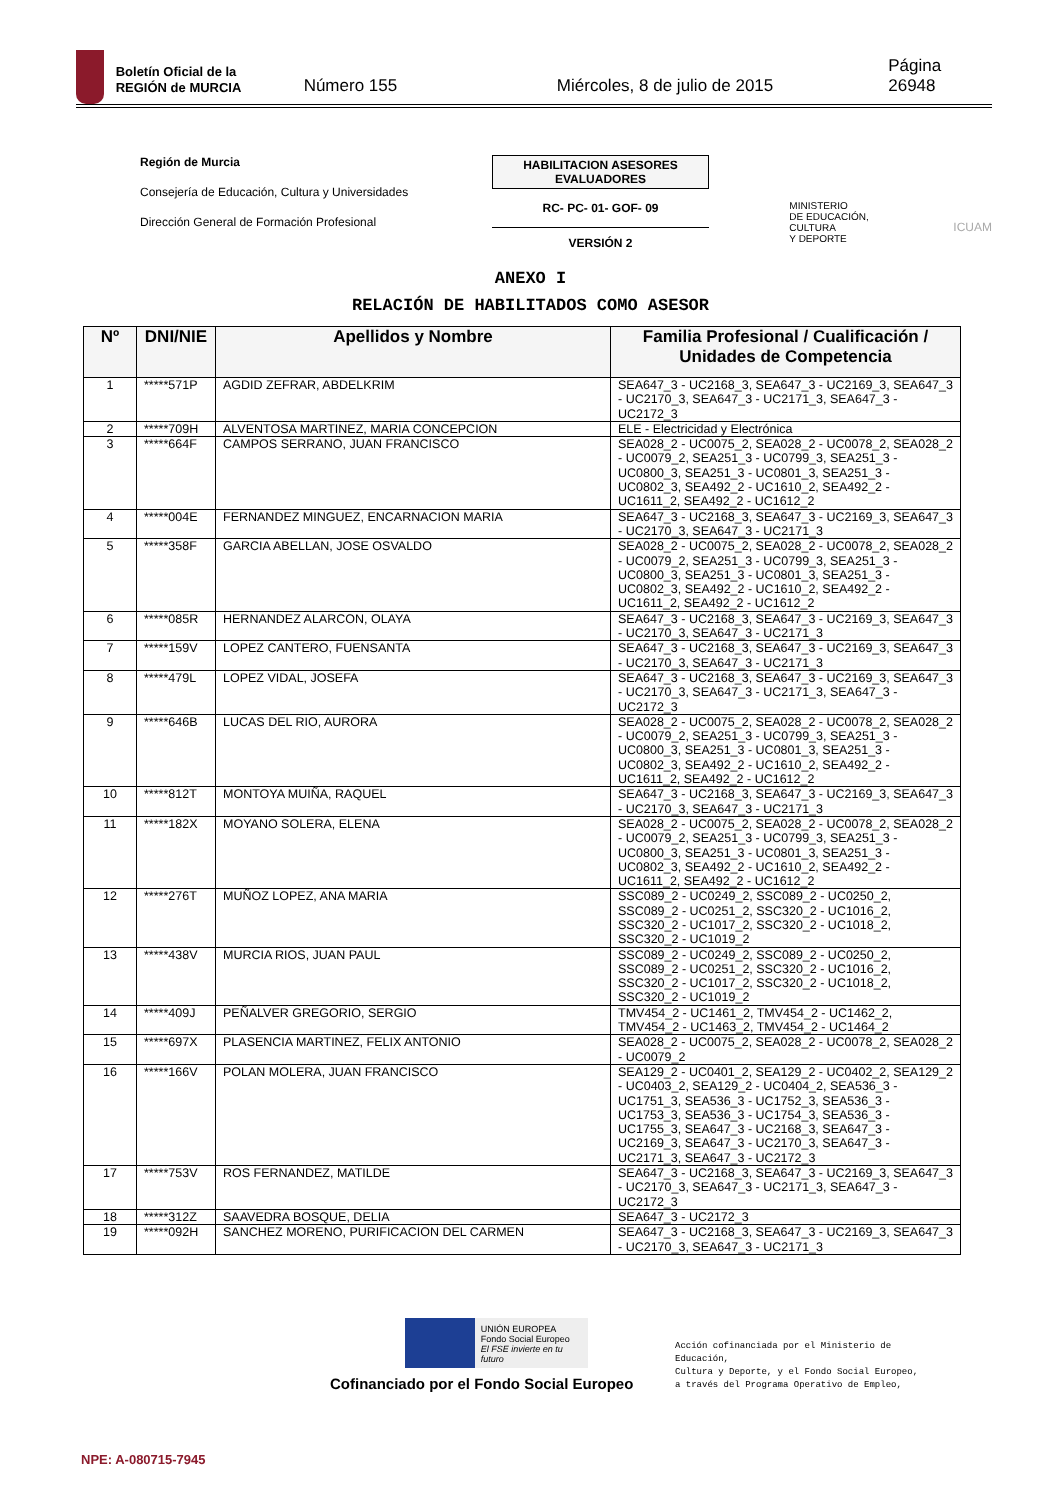Boletín Oficial de la
REGIÓN de MURCIA
Número 155
Miércoles, 8 de julio de 2015
Página 26948
Región de Murcia
Consejería de Educación, Cultura y Universidades
Dirección General de Formación Profesional
HABILITACION ASESORES EVALUADORES
RC- PC- 01- GOF- 09
VERSIÓN 2
MINISTERIO
DE EDUCACIÓN, CULTURA
Y DEPORTE
ICUAM
ANEXO I
RELACIÓN DE HABILITADOS COMO ASESOR
| Nº | DNI/NIE | Apellidos y Nombre | Familia Profesional / Cualificación / Unidades de Competencia |
| --- | --- | --- | --- |
| 1 | *****571P | AGDID ZEFRAR, ABDELKRIM | SEA647_3 - UC2168_3, SEA647_3 - UC2169_3, SEA647_3 - UC2170_3, SEA647_3 - UC2171_3, SEA647_3 - UC2172_3 |
| 2 | *****709H | ALVENTOSA MARTINEZ, MARIA CONCEPCION | ELE - Electricidad y Electrónica |
| 3 | *****664F | CAMPOS SERRANO, JUAN FRANCISCO | SEA028_2 - UC0075_2, SEA028_2 - UC0078_2, SEA028_2 - UC0079_2, SEA251_3 - UC0799_3, SEA251_3 - UC0800_3, SEA251_3 - UC0801_3, SEA251_3 - UC0802_3, SEA492_2 - UC1610_2, SEA492_2 - UC1611_2, SEA492_2 - UC1612_2 |
| 4 | *****004E | FERNANDEZ MINGUEZ, ENCARNACION MARIA | SEA647_3 - UC2168_3, SEA647_3 - UC2169_3, SEA647_3 - UC2170_3, SEA647_3 - UC2171_3 |
| 5 | *****358F | GARCIA ABELLAN, JOSE OSVALDO | SEA028_2 - UC0075_2, SEA028_2 - UC0078_2, SEA028_2 - UC0079_2, SEA251_3 - UC0799_3, SEA251_3 - UC0800_3, SEA251_3 - UC0801_3, SEA251_3 - UC0802_3, SEA492_2 - UC1610_2, SEA492_2 - UC1611_2, SEA492_2 - UC1612_2 |
| 6 | *****085R | HERNANDEZ ALARCON, OLAYA | SEA647_3 - UC2168_3, SEA647_3 - UC2169_3, SEA647_3 - UC2170_3, SEA647_3 - UC2171_3 |
| 7 | *****159V | LOPEZ CANTERO, FUENSANTA | SEA647_3 - UC2168_3, SEA647_3 - UC2169_3, SEA647_3 - UC2170_3, SEA647_3 - UC2171_3 |
| 8 | *****479L | LOPEZ VIDAL, JOSEFA | SEA647_3 - UC2168_3, SEA647_3 - UC2169_3, SEA647_3 - UC2170_3, SEA647_3 - UC2171_3, SEA647_3 - UC2172_3 |
| 9 | *****646B | LUCAS DEL RIO, AURORA | SEA028_2 - UC0075_2, SEA028_2 - UC0078_2, SEA028_2 - UC0079_2, SEA251_3 - UC0799_3, SEA251_3 - UC0800_3, SEA251_3 - UC0801_3, SEA251_3 - UC0802_3, SEA492_2 - UC1610_2, SEA492_2 - UC1611_2, SEA492_2 - UC1612_2 |
| 10 | *****812T | MONTOYA MUIÑA, RAQUEL | SEA647_3 - UC2168_3, SEA647_3 - UC2169_3, SEA647_3 - UC2170_3, SEA647_3 - UC2171_3 |
| 11 | *****182X | MOYANO SOLERA, ELENA | SEA028_2 - UC0075_2, SEA028_2 - UC0078_2, SEA028_2 - UC0079_2, SEA251_3 - UC0799_3, SEA251_3 - UC0800_3, SEA251_3 - UC0801_3, SEA251_3 - UC0802_3, SEA492_2 - UC1610_2, SEA492_2 - UC1611_2, SEA492_2 - UC1612_2 |
| 12 | *****276T | MUÑOZ LOPEZ, ANA MARIA | SSC089_2 - UC0249_2, SSC089_2 - UC0250_2, SSC089_2 - UC0251_2, SSC320_2 - UC1016_2, SSC320_2 - UC1017_2, SSC320_2 - UC1018_2, SSC320_2 - UC1019_2 |
| 13 | *****438V | MURCIA RIOS, JUAN PAUL | SSC089_2 - UC0249_2, SSC089_2 - UC0250_2, SSC089_2 - UC0251_2, SSC320_2 - UC1016_2, SSC320_2 - UC1017_2, SSC320_2 - UC1018_2, SSC320_2 - UC1019_2 |
| 14 | *****409J | PEÑALVER GREGORIO, SERGIO | TMV454_2 - UC1461_2, TMV454_2 - UC1462_2, TMV454_2 - UC1463_2, TMV454_2 - UC1464_2 |
| 15 | *****697X | PLASENCIA MARTINEZ, FELIX ANTONIO | SEA028_2 - UC0075_2, SEA028_2 - UC0078_2, SEA028_2 - UC0079_2 |
| 16 | *****166V | POLAN MOLERA, JUAN FRANCISCO | SEA129_2 - UC0401_2, SEA129_2 - UC0402_2, SEA129_2 - UC0403_2, SEA129_2 - UC0404_2, SEA536_3 - UC1751_3, SEA536_3 - UC1752_3, SEA536_3 - UC1753_3, SEA536_3 - UC1754_3, SEA536_3 - UC1755_3, SEA647_3 - UC2168_3, SEA647_3 - UC2169_3, SEA647_3 - UC2170_3, SEA647_3 - UC2171_3, SEA647_3 - UC2172_3 |
| 17 | *****753V | ROS FERNANDEZ, MATILDE | SEA647_3 - UC2168_3, SEA647_3 - UC2169_3, SEA647_3 - UC2170_3, SEA647_3 - UC2171_3, SEA647_3 - UC2172_3 |
| 18 | *****312Z | SAAVEDRA BOSQUE, DELIA | SEA647_3 - UC2172_3 |
| 19 | *****092H | SANCHEZ MORENO, PURIFICACION DEL CARMEN | SEA647_3 - UC2168_3, SEA647_3 - UC2169_3, SEA647_3 - UC2170_3, SEA647_3 - UC2171_3 |
UNIÓN EUROPEA
Fondo Social Europeo
El FSE invierte en tu futuro
Cofinanciado por el Fondo Social Europeo
Acción cofinanciada por el Ministerio de
Educación,
Cultura y Deporte, y el Fondo Social Europeo,
a través del Programa Operativo de Empleo,
NPE: A-080715-7945